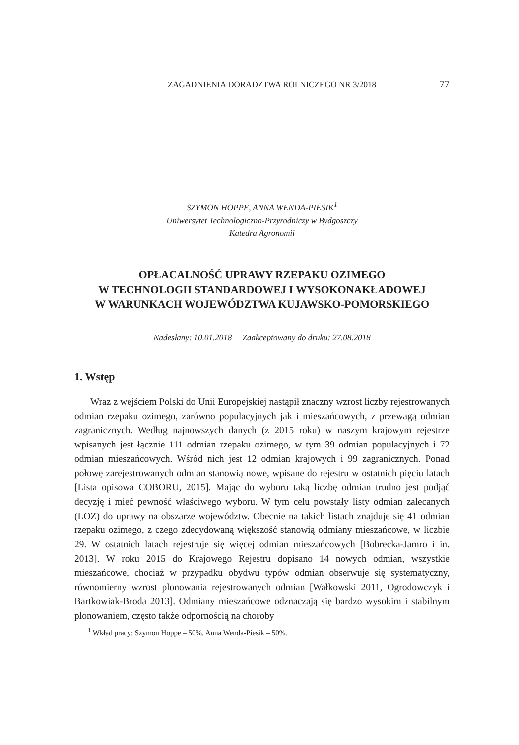ZAGADNIENIA DORADZTWA ROLNICZEGO NR 3/2018 77
SZYMON HOPPE, ANNA WENDA-PIESIK<sup>1</sup>
Uniwersytet Technologiczno-Przyrodniczy w Bydgoszczy
Katedra Agronomii
OPŁACALNOŚĆ UPRAWY RZEPAKU OZIMEGO
W TECHNOLOGII STANDARDOWEJ I WYSOKONAKŁADOWEJ
W WARUNKACH WOJEWÓDZTWA KUJAWSKO-POMORSKIEGO
Nadesłany: 10.01.2018 Zaakceptowany do druku: 27.08.2018
1. Wstęp
Wraz z wejściem Polski do Unii Europejskiej nastąpił znaczny wzrost liczby rejestrowanych odmian rzepaku ozimego, zarówno populacyjnych jak i mieszańcowych, z przewagą odmian zagranicznych. Według najnowszych danych (z 2015 roku) w naszym krajowym rejestrze wpisanych jest łącznie 111 odmian rzepaku ozimego, w tym 39 odmian populacyjnych i 72 odmian mieszańcowych. Wśród nich jest 12 odmian krajowych i 99 zagranicznych. Ponad połowę zarejestrowanych odmian stanowią nowe, wpisane do rejestru w ostatnich pięciu latach [Lista opisowa COBORU, 2015]. Mając do wyboru taką liczbę odmian trudno jest podjąć decyzję i mieć pewność właściwego wyboru. W tym celu powstały listy odmian zalecanych (LOZ) do uprawy na obszarze województw. Obecnie na takich listach znajduje się 41 odmian rzepaku ozimego, z czego zdecydowaną większość stanowią odmiany mieszańcowe, w liczbie 29. W ostatnich latach rejestruje się więcej odmian mieszańcowych [Bobrecka-Jamro i in. 2013]. W roku 2015 do Krajowego Rejestru dopisano 14 nowych odmian, wszystkie mieszańcowe, chociaż w przypadku obydwu typów odmian obserwuje się systematyczny, równomierny wzrost plonowania rejestrowanych odmian [Wałkowski 2011, Ogrodowczyk i Bartkowiak-Broda 2013]. Odmiany mieszańcowe odznaczają się bardzo wysokim i stabilnym plonowaniem, często także odpornością na choroby
<sup>1</sup> Wkład pracy: Szymon Hoppe – 50%, Anna Wenda-Piesik – 50%.